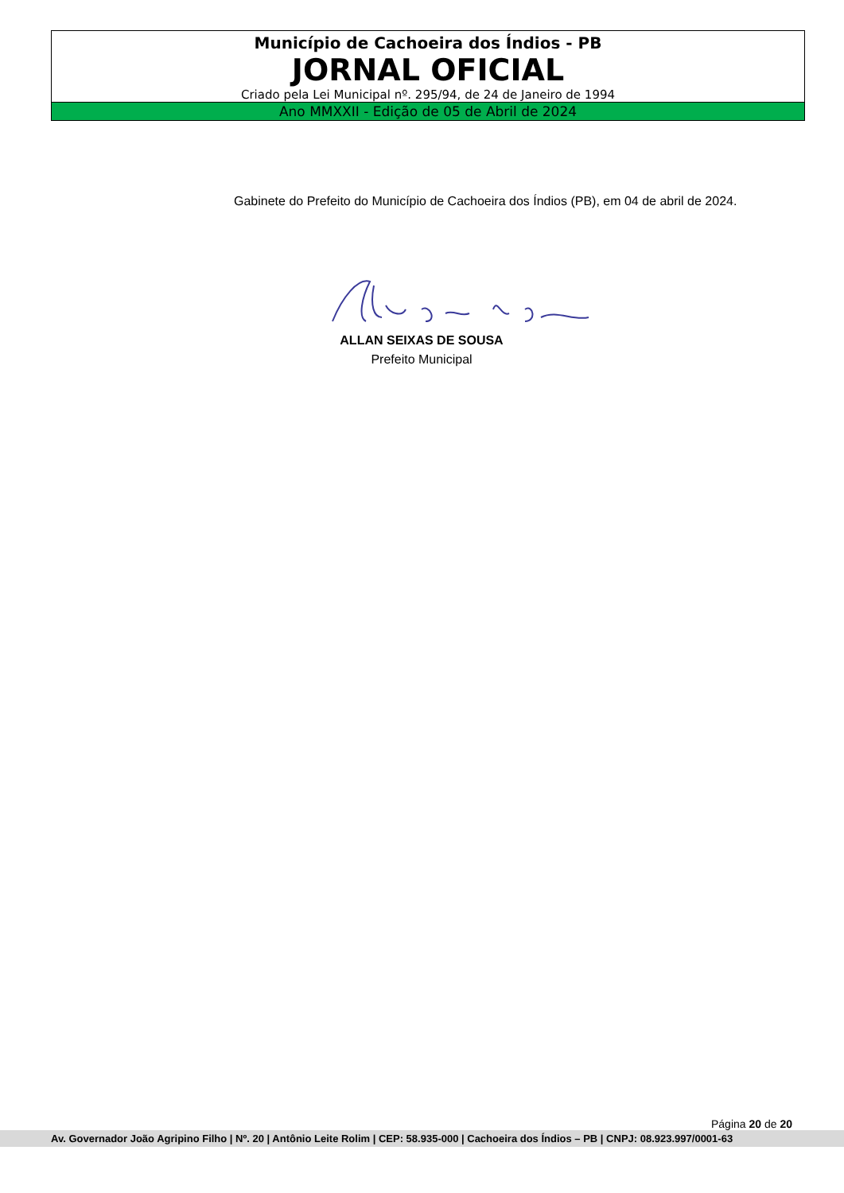Município de Cachoeira dos Índios - PB
JORNAL OFICIAL
Criado pela Lei Municipal nº. 295/94, de 24 de Janeiro de 1994
Ano MMXXII - Edição de 05 de Abril de 2024
Gabinete do Prefeito do Município de Cachoeira dos Índios (PB), em 04 de abril de 2024.
ALLAN SEIXAS DE SOUSA
Prefeito Municipal
Página 20 de 20
Av. Governador João Agripino Filho | Nº. 20 | Antônio Leite Rolim | CEP: 58.935-000 | Cachoeira dos Índios – PB | CNPJ: 08.923.997/0001-63